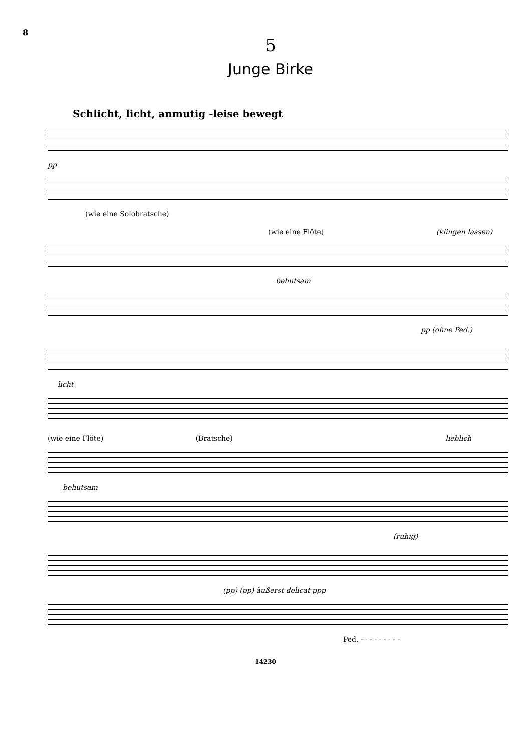8
5
Junge Birke
Schlicht, licht, anmutig -leise bewegt
pp
(wie eine Solobratsche)
(wie eine Flöte) (klingen lassen)
behutsam
pp (ohne Ped.)
licht
(wie eine Flöte) (Bratsche) lieblich
behutsam
(ruhig)
(pp) (pp) äußerst delicat ppp
Ped. - - - - - - - - -
14230